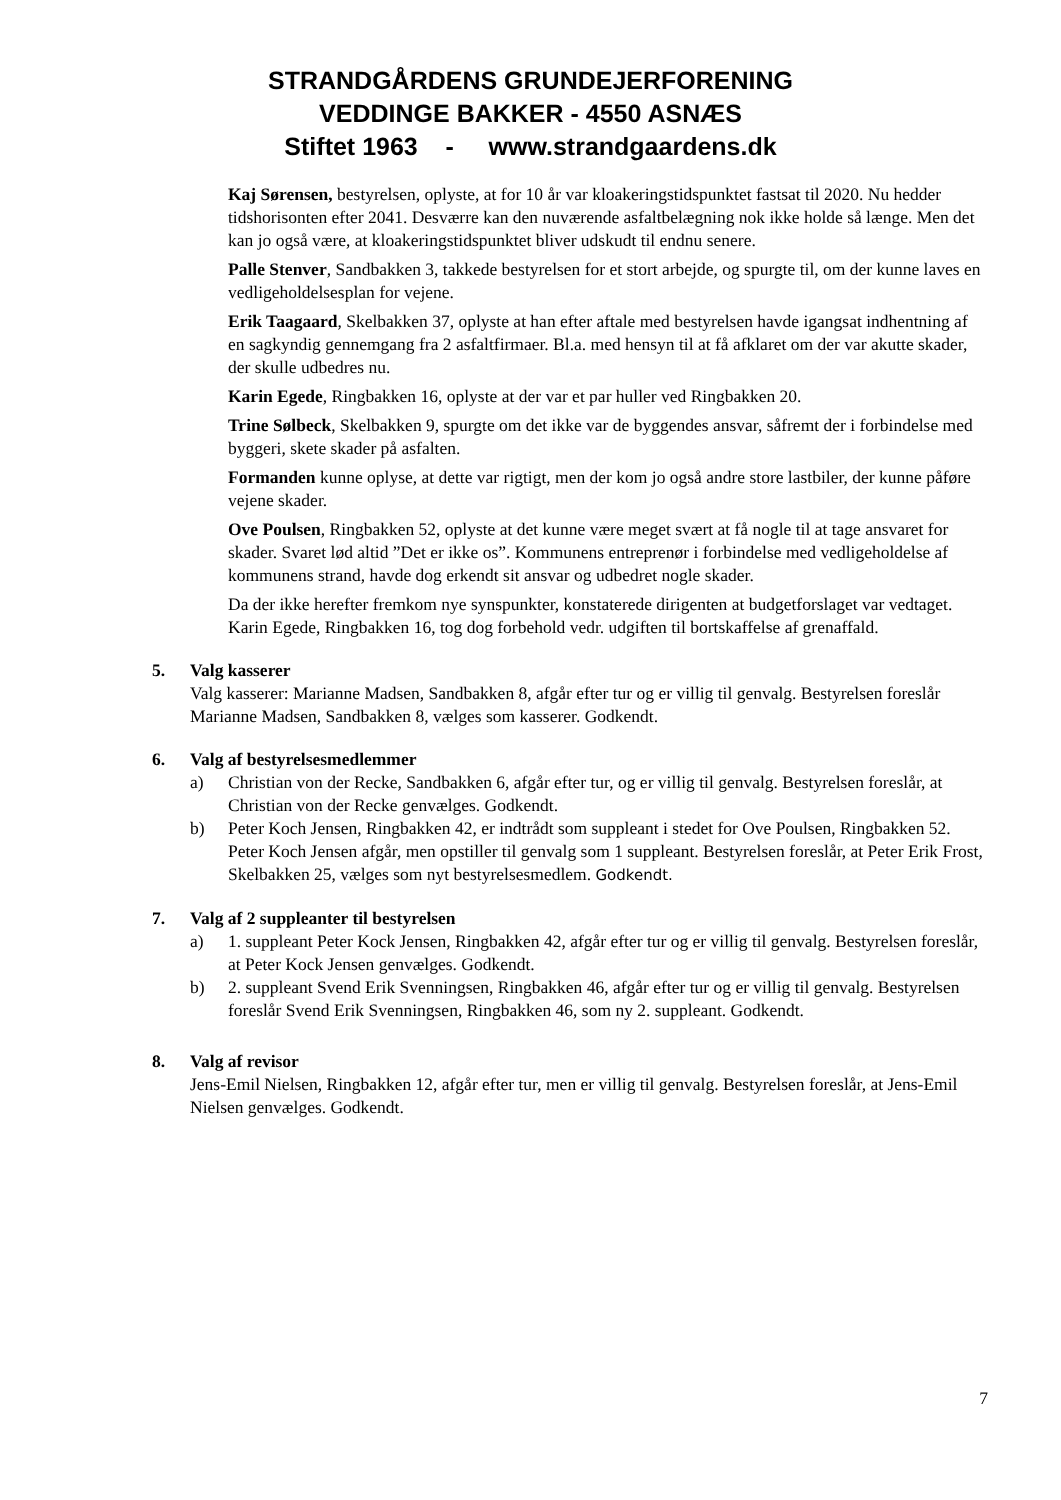STRANDGÅRDENS GRUNDEJERFORENING
VEDDINGE BAKKER - 4550 ASNÆS
Stiftet 1963 - www.strandgaardens.dk
Kaj Sørensen, bestyrelsen, oplyste, at for 10 år var kloakeringstidspunktet fastsat til 2020. Nu hedder tidshorisonten efter 2041. Desværre kan den nuværende asfaltbelægning nok ikke holde så længe. Men det kan jo også være, at kloakeringstidspunktet bliver udskudt til endnu senere.
Palle Stenver, Sandbakken 3, takkede bestyrelsen for et stort arbejde, og spurgte til, om der kunne laves en vedligeholdelsesplan for vejene.
Erik Taagaard, Skelbakken 37, oplyste at han efter aftale med bestyrelsen havde igangsat indhentning af en sagkyndig gennemgang fra 2 asfaltfirmaer. Bl.a. med hensyn til at få afklaret om der var akutte skader, der skulle udbedres nu.
Karin Egede, Ringbakken 16, oplyste at der var et par huller ved Ringbakken 20.
Trine Sølbeck, Skelbakken 9, spurgte om det ikke var de byggendes ansvar, såfremt der i forbindelse med byggeri, skete skader på asfalten.
Formanden kunne oplyse, at dette var rigtigt, men der kom jo også andre store lastbiler, der kunne påføre vejene skader.
Ove Poulsen, Ringbakken 52, oplyste at det kunne være meget svært at få nogle til at tage ansvaret for skader. Svaret lød altid ”Det er ikke os”. Kommunens entreprenør i forbindelse med vedligeholdelse af kommunens strand, havde dog erkendt sit ansvar og udbedret nogle skader.
Da der ikke herefter fremkom nye synspunkter, konstaterede dirigenten at budgetforslaget var vedtaget. Karin Egede, Ringbakken 16, tog dog forbehold vedr. udgiften til bortskaffelse af grenaffald.
5. Valg kasserer
Valg kasserer: Marianne Madsen, Sandbakken 8, afgår efter tur og er villig til genvalg. Bestyrelsen foreslår Marianne Madsen, Sandbakken 8, vælges som kasserer. Godkendt.
6. Valg af bestyrelsesmedlemmer
a) Christian von der Recke, Sandbakken 6, afgår efter tur, og er villig til genvalg. Bestyrelsen foreslår, at Christian von der Recke genvælges. Godkendt.
b) Peter Koch Jensen, Ringbakken 42, er indtrådt som suppleant i stedet for Ove Poulsen, Ringbakken 52. Peter Koch Jensen afgår, men opstiller til genvalg som 1 suppleant. Bestyrelsen foreslår, at Peter Erik Frost, Skelbakken 25, vælges som nyt bestyrelsesmedlem. Godkendt.
7. Valg af 2 suppleanter til bestyrelsen
a) 1. suppleant Peter Kock Jensen, Ringbakken 42, afgår efter tur og er villig til genvalg. Bestyrelsen foreslår, at Peter Kock Jensen genvælges. Godkendt.
b) 2. suppleant Svend Erik Svenningsen, Ringbakken 46, afgår efter tur og er villig til genvalg. Bestyrelsen foreslår Svend Erik Svenningsen, Ringbakken 46, som ny 2. suppleant. Godkendt.
8. Valg af revisor
Jens-Emil Nielsen, Ringbakken 12, afgår efter tur, men er villig til genvalg. Bestyrelsen foreslår, at Jens-Emil Nielsen genvælges. Godkendt.
7